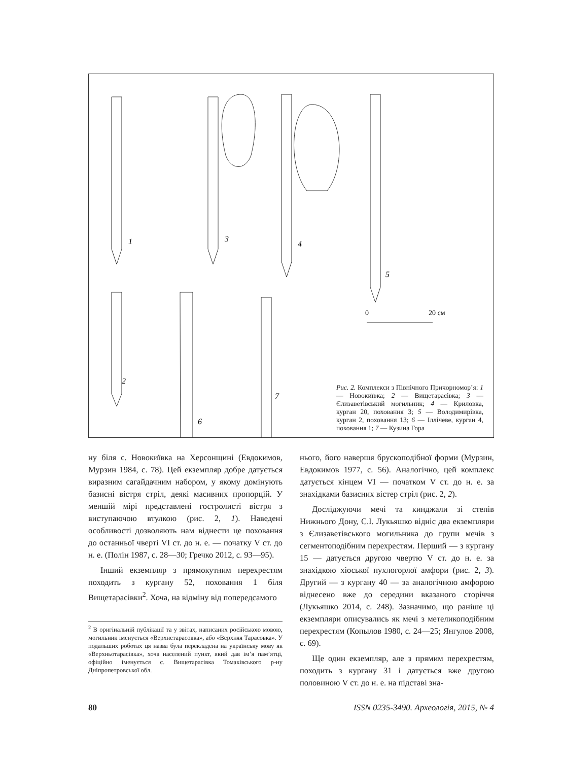1
3
4
5
2
6
7
0
20 см
Рис. 2. Комплекси з Північного Причорномор’я: 1 — Новокиївка; 2 — Вищетарасівка; 3 — Єлизаветівський могильник; 4 — Криловка, курган 20, поховання 3; 5 — Володимирівка, курган 2, поховання 13; 6 — Іллічеве, курган 4, поховання 1; 7 — Кузина Гора
ну біля с. Новокиївка на Херсонщині (Евдокимов, Мурзин 1984, с. 78). Цей екземпляр добре датується виразним сагайдачним набором, у якому домінують базисні вістря стріл, деякі масивних пропорцій. У меншій мірі представлені гостролисті вістря з виступаючою втулкою (рис. 2, 1). Наведені особливості дозволяють нам віднести це поховання до останньої чверті VI ст. до н. е. — початку V ст. до н. е. (Полін 1987, с. 28—30; Гречко 2012, с. 93—95).
Інший екземпляр з прямокутним перехрестям походить з кургану 52, поховання 1 біля Вищетарасівки<sup>2</sup>. Хоча, на відміну від попередсамого
<sup>2</sup> В оригінальній публікації та у звітах, написаних російською мовою, могильник іменується «Верхнетарасовка», або «Верхняя Тарасовка». У подальших роботах ця назва була перекладена на українську мову як «Верхньотарасівка», хоча населений пункт, який дав ім’я пам’ятці, офіційно іменується с. Вищетарасівка Томаківського р-ну Дніпропетровської обл.
нього, його навершя брускоподібної форми (Мурзин, Евдокимов 1977, с. 56). Аналогічно, цей комплекс датується кінцем VI — початком V ст. до н. е. за знахідками базисних вістер стріл (рис. 2, 2).
Досліджуючи мечі та кинджали зі степів Нижнього Дону, С.І. Лукьяшко відніс два екземпляри з Єлизаветівського могильника до групи мечів з сегментоподібним перехрестям. Перший — з кургану 15 — датується другою чвертю V ст. до н. е. за знахідкою хіоської пухлогорлої амфори (рис. 2, 3). Другий — з кургану 40 — за аналогічною амфорою віднесено вже до середини вказаного сторіччя (Лукьяшко 2014, с. 248). Зазначимо, що раніше ці екземпляри описувались як мечі з метеликоподібним перехрестям (Копылов 1980, с. 24—25; Янгулов 2008, с. 69).
Ще один екземпляр, але з прямим перехрестям, походить з кургану 31 і датується вже другою половиною V ст. до н. е. на підставі зна-
80 ISSN 0235-3490. Археологія, 2015, № 4